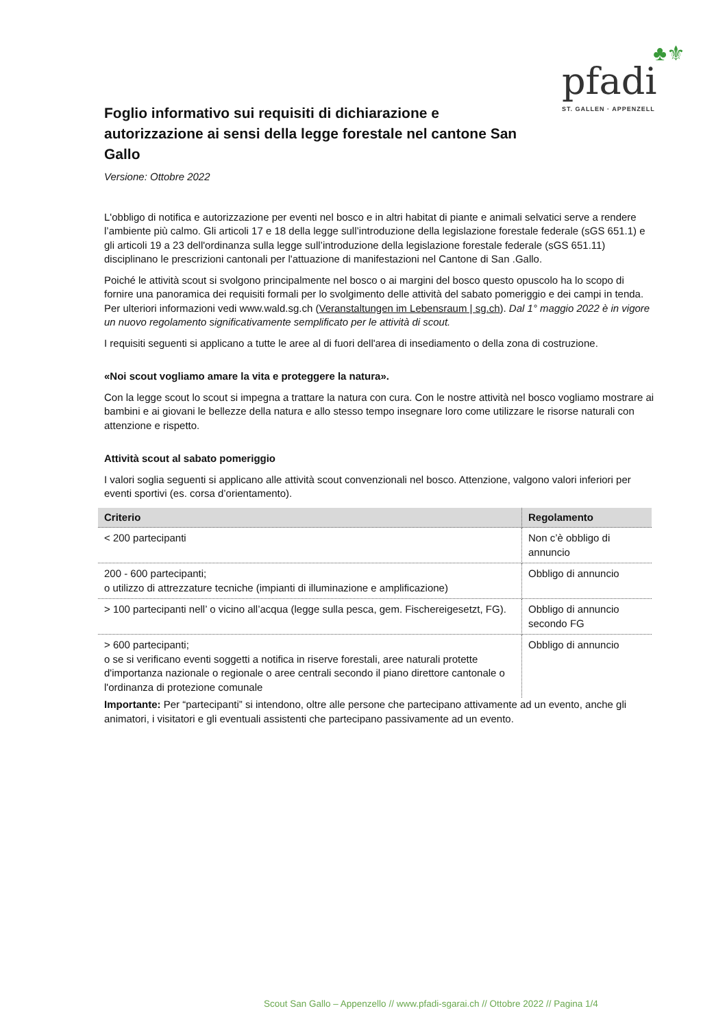♣⚜
pfadi
ST. GALLEN · APPENZELL
Foglio informativo sui requisiti di dichiarazione e autorizzazione ai sensi della legge forestale nel cantone San Gallo
Versione: Ottobre 2022
L'obbligo di notifica e autorizzazione per eventi nel bosco e in altri habitat di piante e animali selvatici serve a rendere l’ambiente più calmo. Gli articoli 17 e 18 della legge sull’introduzione della legislazione forestale federale (sGS 651.1) e gli articoli 19 a 23 dell'ordinanza sulla legge sull’introduzione della legislazione forestale federale (sGS 651.11) disciplinano le prescrizioni cantonali per l'attuazione di manifestazioni nel Cantone di San .Gallo.
Poiché le attività scout si svolgono principalmente nel bosco o ai margini del bosco questo opuscolo ha lo scopo di fornire una panoramica dei requisiti formali per lo svolgimento delle attività del sabato pomeriggio e dei campi in tenda. Per ulteriori informazioni vedi www.wald.sg.ch (Veranstaltungen im Lebensraum | sg.ch). Dal 1° maggio 2022 è in vigore un nuovo regolamento significativamente semplificato per le attività di scout.
I requisiti seguenti si applicano a tutte le aree al di fuori dell'area di insediamento o della zona di costruzione.
«Noi scout vogliamo amare la vita e proteggere la natura».
Con la legge scout lo scout si impegna a trattare la natura con cura. Con le nostre attività nel bosco vogliamo mostrare ai bambini e ai giovani le bellezze della natura e allo stesso tempo insegnare loro come utilizzare le risorse naturali con attenzione e rispetto.
Attività scout al sabato pomeriggio
I valori soglia seguenti si applicano alle attività scout convenzionali nel bosco. Attenzione, valgono valori inferiori per eventi sportivi (es. corsa d’orientamento).
| Criterio | Regolamento |
| --- | --- |
| < 200 partecipanti | Non c’è obbligo di annuncio |
| 200 - 600 partecipanti; o utilizzo di attrezzature tecniche (impianti di illuminazione e amplificazione) | Obbligo di annuncio |
| > 100 partecipanti nell’ o vicino all’acqua (legge sulla pesca, gem. Fischereigesetzt, FG). | Obbligo di annuncio secondo FG |
| > 600 partecipanti; o se si verificano eventi soggetti a notifica in riserve forestali, aree naturali protette d'importanza nazionale o regionale o aree centrali secondo il piano direttore cantonale o l'ordinanza di protezione comunale | Obbligo di annuncio |
Importante: Per “partecipanti” si intendono, oltre alle persone che partecipano attivamente ad un evento, anche gli animatori, i visitatori e gli eventuali assistenti che partecipano passivamente ad un evento.
Scout San Gallo – Appenzello // www.pfadi-sgarai.ch // Ottobre 2022 // Pagina 1/4